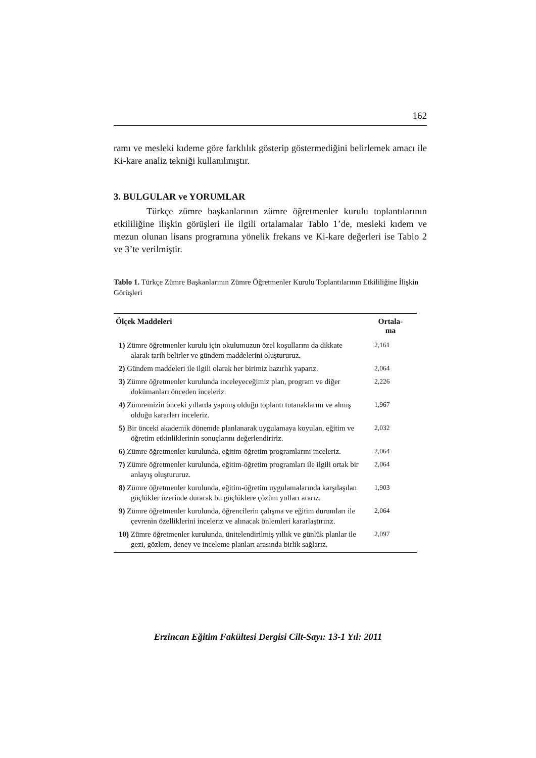162
ramı ve mesleki kıdeme göre farklılık gösterip göstermediğini belirlemek amacı ile Ki-kare analiz tekniği kullanılmıştır.
3. BULGULAR ve YORUMLAR
Türkçe zümre başkanlarının zümre öğretmenler kurulu toplantıları­nın etkililiğine ilişkin görüşleri ile ilgili ortalamalar Tablo 1’de, mesleki kıdem ve mezun olunan lisans programına yönelik frekans ve Ki-kare de­ğerleri ise Tablo 2 ve 3’te verilmiştir.
Tablo 1. Türkçe Zümre Başkanlarının Zümre Öğretmenler Kurulu Toplantılarının Etkililiğine İlişkin Görüşleri
| Ölçek Maddeleri | Ortala- ma |
| --- | --- |
| 1) Zümre öğretmenler kurulu için okulumuzun özel koşullarını da dik­kate alarak tarih belirler ve gündem maddelerini oluştururuz. | 2,161 |
| 2) Gündem maddeleri ile ilgili olarak her birimiz hazırlık yaparız. | 2,064 |
| 3) Zümre öğretmenler kurulunda inceleyeceğimiz plan, program ve di­ğer dokümanları önceden inceleriz. | 2,226 |
| 4) Zümremizin önceki yıllarda yapmış olduğu toplantı tutanaklarını ve almış olduğu kararları inceleriz. | 1,967 |
| 5) Bir önceki akademik dönemde planlanarak uygulamaya koyulan, eğitim ve öğretim etkinliklerinin sonuçlarını değerlendiririz. | 2,032 |
| 6) Zümre öğretmenler kurulunda, eğitim-öğretim programlarını incele­riz. | 2,064 |
| 7) Zümre öğretmenler kurulunda, eğitim-öğretim programları ile ilgili ortak bir anlayış oluştururuz. | 2,064 |
| 8) Zümre öğretmenler kurulunda, eğitim-öğretim uygulamalarında kar­şılaşılan güçlükler üzerinde durarak bu güçlüklere çözüm yolları ararız. | 1,903 |
| 9) Zümre öğretmenler kurulunda, öğrencilerin çalışma ve eğitim durum­ları ile çevrenin özelliklerini inceleriz ve alınacak önlemleri karar­laştırırız. | 2,064 |
| 10) Zümre öğretmenler kurulunda, ünitelendirilmiş yıllık ve günlük planlar ile gezi, gözlem, deney ve inceleme planları arasında birlik sağlarız. | 2,097 |
Erzincan Eğitim Fakültesi Dergisi Cilt-Sayı: 13-1 Yıl: 2011